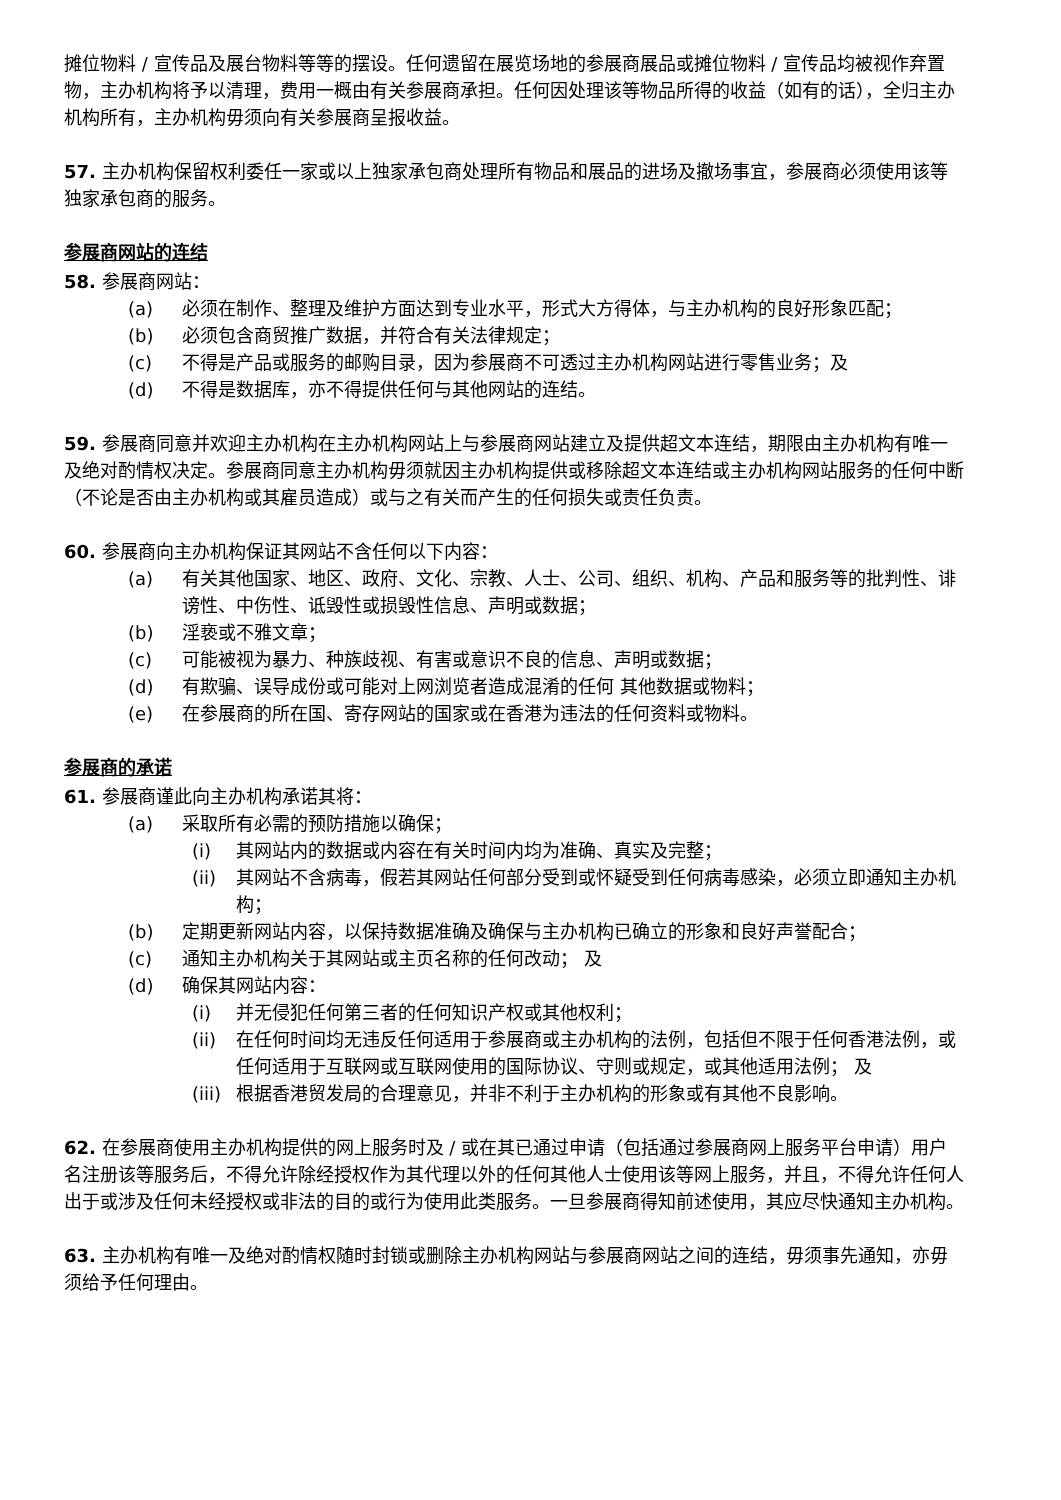摊位物料 / 宣传品及展台物料等等的摆设。任何遗留在展览场地的参展商展品或摊位物料 / 宣传品均被视作弃置物，主办机构将予以清理，费用一概由有关参展商承担。任何因处理该等物品所得的收益（如有的话），全归主办机构所有，主办机构毋须向有关参展商呈报收益。
57. 主办机构保留权利委任一家或以上独家承包商处理所有物品和展品的进场及撤场事宜，参展商必须使用该等独家承包商的服务。
参展商网站的连结
58. 参展商网站：
(a) 必须在制作、整理及维护方面达到专业水平，形式大方得体，与主办机构的良好形象匹配；
(b) 必须包含商贸推广数据，并符合有关法律规定；
(c) 不得是产品或服务的邮购目录，因为参展商不可透过主办机构网站进行零售业务；及
(d) 不得是数据库，亦不得提供任何与其他网站的连结。
59. 参展商同意并欢迎主办机构在主办机构网站上与参展商网站建立及提供超文本连结，期限由主办机构有唯一及绝对酌情权决定。参展商同意主办机构毋须就因主办机构提供或移除超文本连结或主办机构网站服务的任何中断（不论是否由主办机构或其雇员造成）或与之有关而产生的任何损失或责任负责。
60. 参展商向主办机构保证其网站不含任何以下内容：
(a) 有关其他国家、地区、政府、文化、宗教、人士、公司、组织、机构、产品和服务等的批判性、诽谤性、中伤性、诋毁性或损毁性信息、声明或数据；
(b) 淫亵或不雅文章；
(c) 可能被视为暴力、种族歧视、有害或意识不良的信息、声明或数据；
(d) 有欺骗、误导成份或可能对上网浏览者造成混淆的任何 其他数据或物料；
(e) 在参展商的所在国、寄存网站的国家或在香港为违法的任何资料或物料。
参展商的承诺
61. 参展商谨此向主办机构承诺其将：
(a) 采取所有必需的预防措施以确保；
(i) 其网站内的数据或内容在有关时间内均为准确、真实及完整；
(ii) 其网站不含病毒，假若其网站任何部分受到或怀疑受到任何病毒感染，必须立即通知主办机构；
(b) 定期更新网站内容，以保持数据准确及确保与主办机构已确立的形象和良好声誉配合；
(c) 通知主办机构关于其网站或主页名称的任何改动； 及
(d) 确保其网站内容：
(i) 并无侵犯任何第三者的任何知识产权或其他权利；
(ii) 在任何时间均无违反任何适用于参展商或主办机构的法例，包括但不限于任何香港法例，或任何适用于互联网或互联网使用的国际协议、守则或规定，或其他适用法例； 及
(iii) 根据香港贸发局的合理意见，并非不利于主办机构的形象或有其他不良影响。
62. 在参展商使用主办机构提供的网上服务时及 / 或在其已通过申请（包括通过参展商网上服务平台申请）用户名注册该等服务后，不得允许除经授权作为其代理以外的任何其他人士使用该等网上服务，并且，不得允许任何人出于或涉及任何未经授权或非法的目的或行为使用此类服务。一旦参展商得知前述使用，其应尽快通知主办机构。
63. 主办机构有唯一及绝对酌情权随时封锁或删除主办机构网站与参展商网站之间的连结，毋须事先通知，亦毋须给予任何理由。